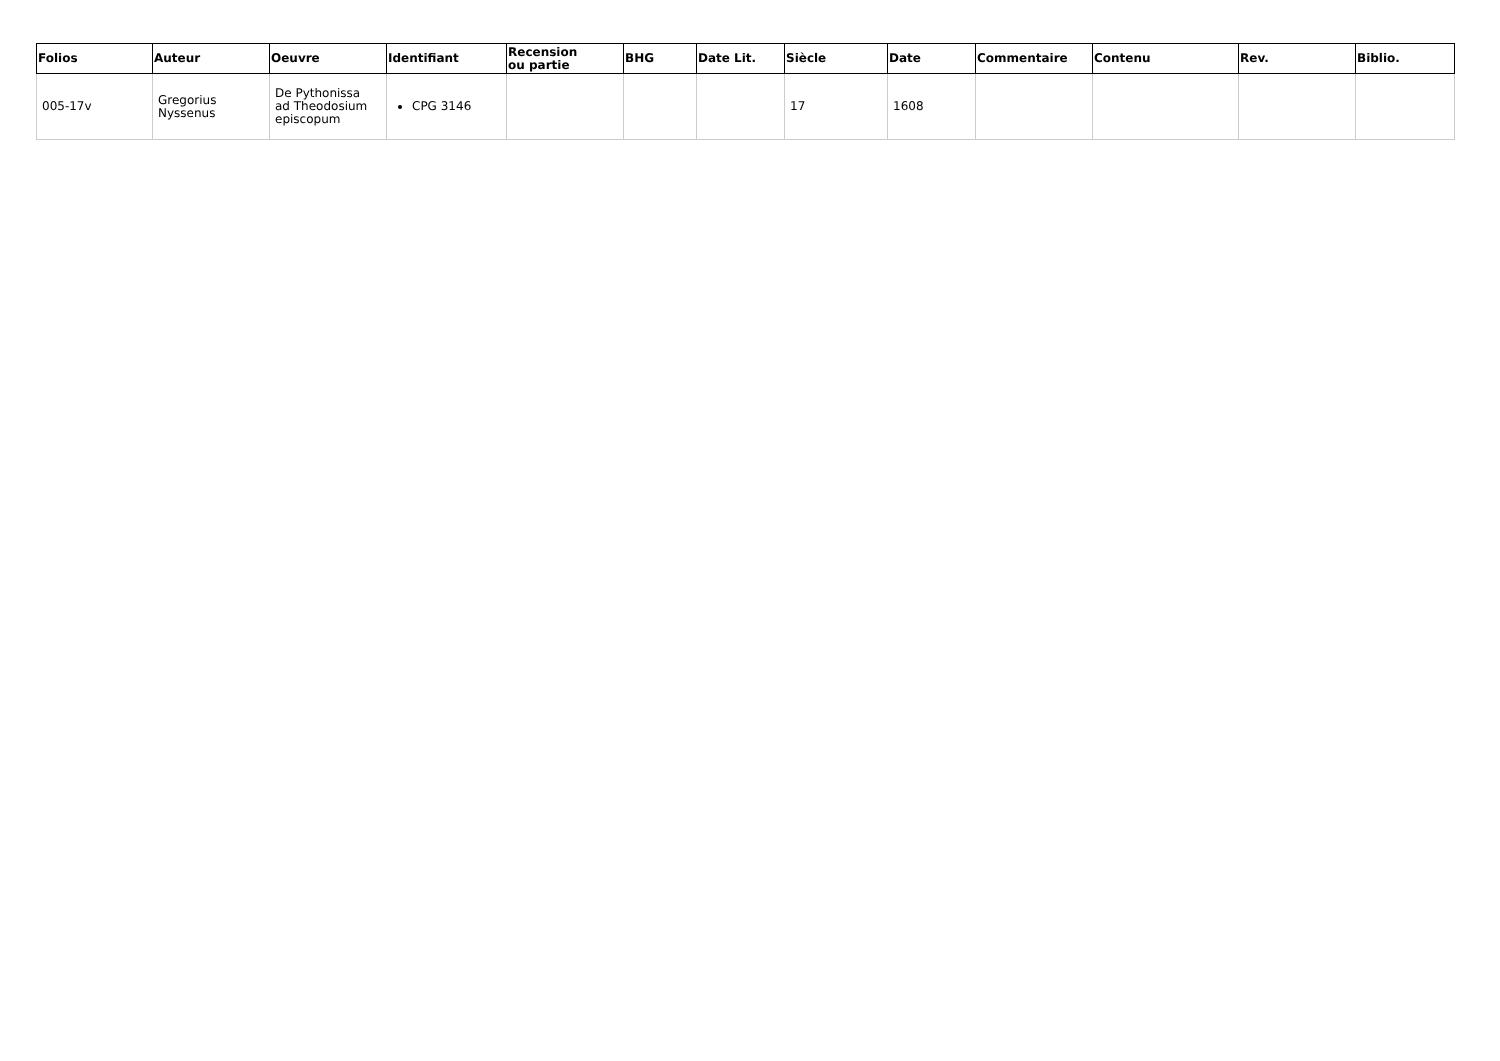| Folios | Auteur | Oeuvre | Identifiant | Recension ou partie | BHG | Date Lit. | Siècle | Date | Commentaire | Contenu | Rev. | Biblio. |
| --- | --- | --- | --- | --- | --- | --- | --- | --- | --- | --- | --- | --- |
| 005-17v | Gregorius Nyssenus | De Pythonissa ad Theodosium episcopum | CPG 3146 | | | | 17 | 1608 | | | | |